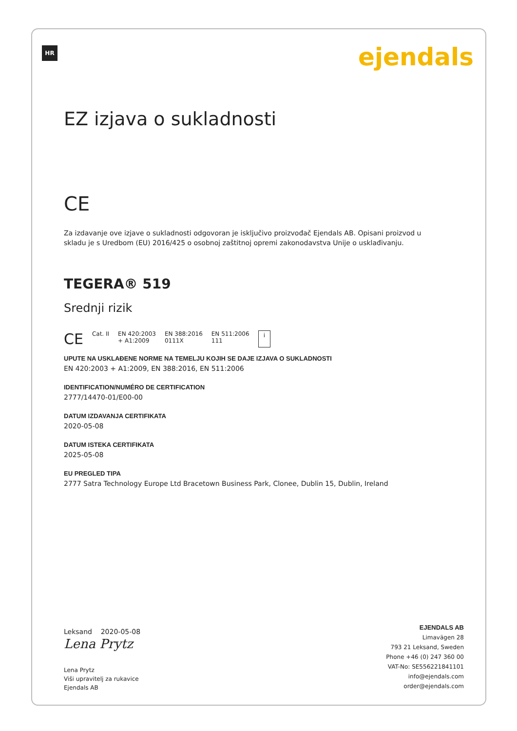HR ejendals
EZ izjava o sukladnosti
CE
Za izdavanje ove izjave o sukladnosti odgovoran je isključivo proizvođač Ejendals AB. Opisani proizvod u skladu je s Uredbom (EU) 2016/425 o osobnoj zaštitnoj opremi zakonodavstva Unije o usklađivanju.
TEGERA® 519
Srednji rizik
CE Cat. II EN 420:2003
+ A1:2009 EN 388:2016
0111X EN 511:2006
111 i
UPUTE NA USKLAĐENE NORME NA TEMELJU KOJIH SE DAJE IZJAVA O SUKLADNOSTI
EN 420:2003 + A1:2009, EN 388:2016, EN 511:2006
IDENTIFICATION/NUMÉRO DE CERTIFICATION
2777/14470-01/E00-00
DATUM IZDAVANJA CERTIFIKATA
2020-05-08
DATUM ISTEKA CERTIFIKATA
2025-05-08
EU PREGLED TIPA
2777 Satra Technology Europe Ltd Bracetown Business Park, Clonee, Dublin 15, Dublin, Ireland
Leksand 2020-05-08
Lena Prytz
Lena Prytz
Viši upravitelj za rukavice
Ejendals AB
EJENDALS AB
Limavägen 28
793 21 Leksand, Sweden
Phone +46 (0) 247 360 00
VAT-No: SE556221841101
info@ejendals.com
order@ejendals.com